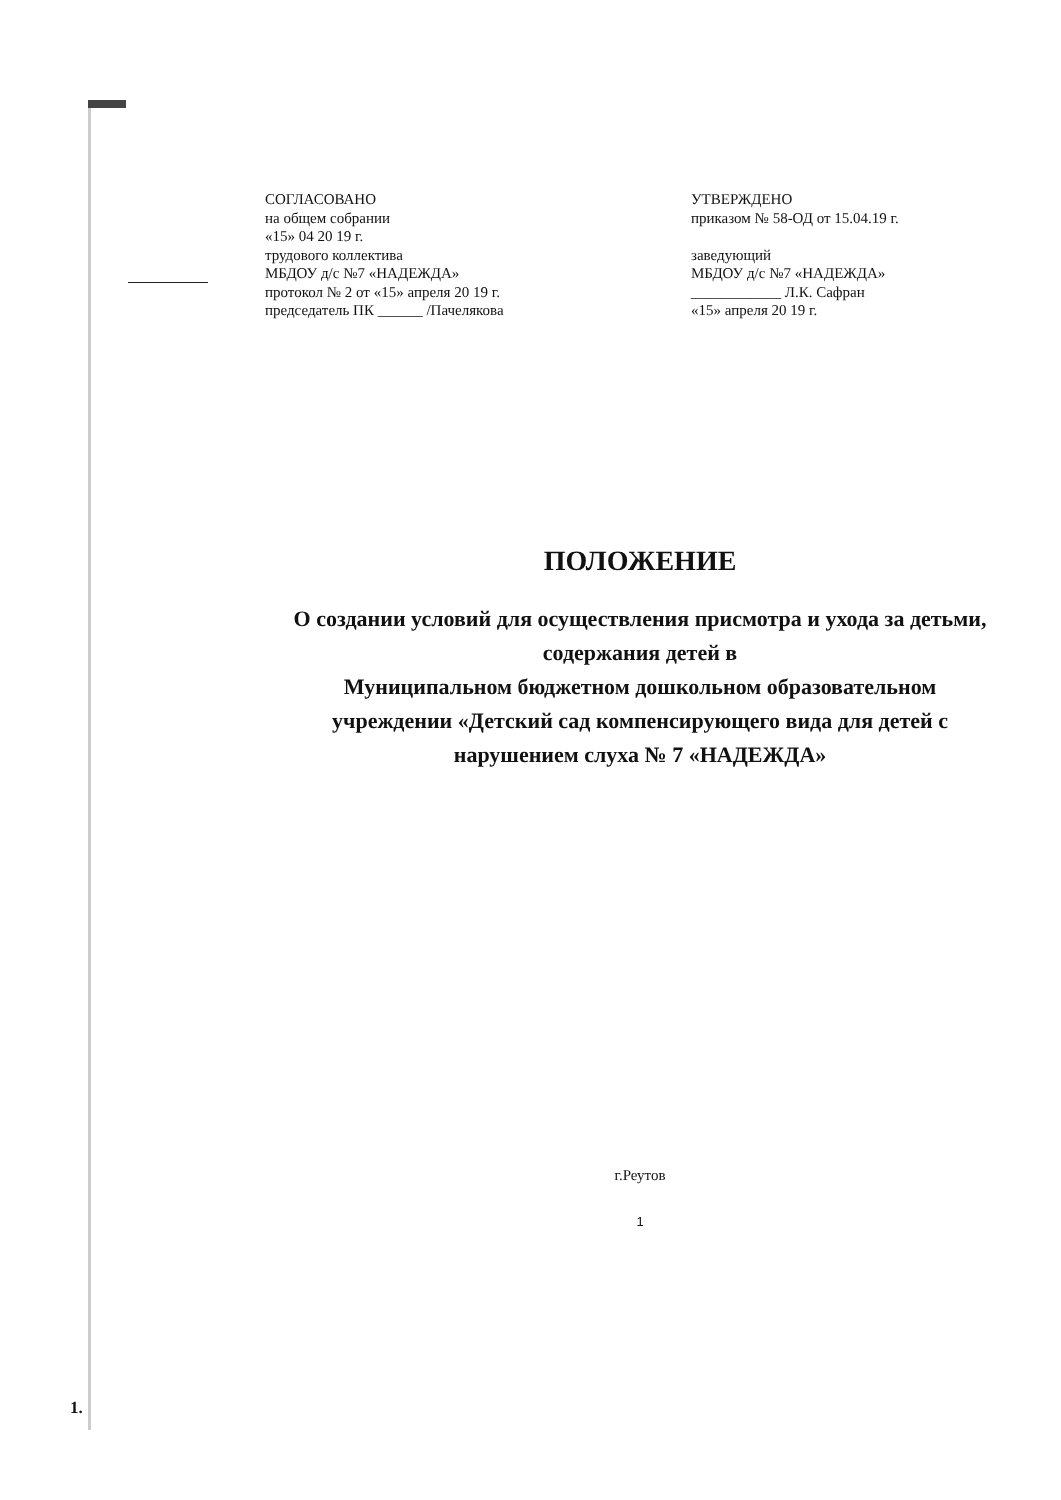СОГЛАСОВАНО
на общем собрании
«15» 04 20 19 г.
трудового коллектива
МБДОУ д/с №7 «НАДЕЖДА»
протокол № 2 от «15» апреля 20 19 г.
председатель ПК ______ /Пачелякова
УТВЕРЖДЕНО
приказом № 58-ОД от 15.04.19 г.
заведующий
МБДОУ д/с №7 «НАДЕЖДА»
____________ Л.К. Сафран
«15» апреля 20 19 г.
ПОЛОЖЕНИЕ
О создании условий для осуществления присмотра и ухода за детьми, содержания детей в
Муниципальном бюджетном дошкольном образовательном
учреждении «Детский сад компенсирующего вида для детей с
нарушением слуха № 7 «НАДЕЖДА»
г.Реутов
1
1.